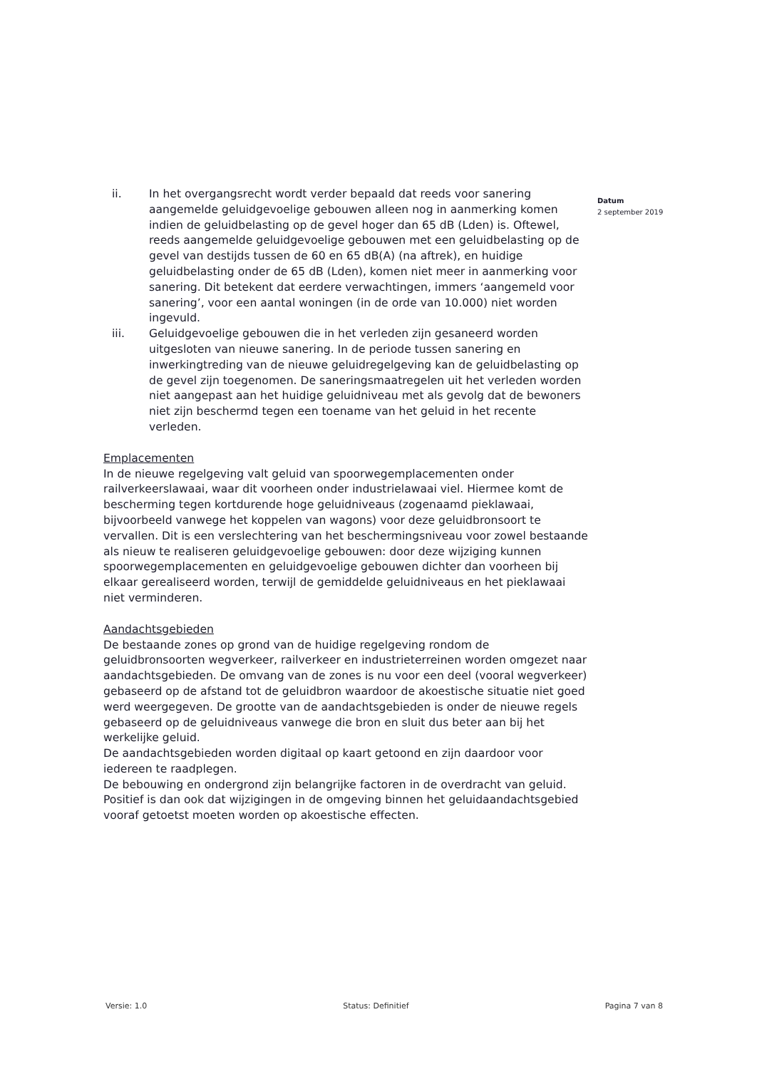Datum
2 september 2019
ii. In het overgangsrecht wordt verder bepaald dat reeds voor sanering aangemelde geluidgevoelige gebouwen alleen nog in aanmerking komen indien de geluidbelasting op de gevel hoger dan 65 dB (Lden) is. Oftewel, reeds aangemelde geluidgevoelige gebouwen met een geluidbelasting op de gevel van destijds tussen de 60 en 65 dB(A) (na aftrek), en huidige geluidbelasting onder de 65 dB (Lden), komen niet meer in aanmerking voor sanering. Dit betekent dat eerdere verwachtingen, immers ‘aangemeld voor sanering’, voor een aantal woningen (in de orde van 10.000) niet worden ingevuld.
iii. Geluidgevoelige gebouwen die in het verleden zijn gesaneerd worden uitgesloten van nieuwe sanering. In de periode tussen sanering en inwerkingtreding van de nieuwe geluidregelgeving kan de geluidbelasting op de gevel zijn toegenomen. De saneringsmaatregelen uit het verleden worden niet aangepast aan het huidige geluidniveau met als gevolg dat de bewoners niet zijn beschermd tegen een toename van het geluid in het recente verleden.
Emplacementen
In de nieuwe regelgeving valt geluid van spoorwegemplacementen onder railverkeerslawaai, waar dit voorheen onder industrielawaai viel. Hiermee komt de bescherming tegen kortdurende hoge geluidniveaus (zogenaamd pieklawaai, bijvoorbeeld vanwege het koppelen van wagons) voor deze geluidbronsoort te vervallen. Dit is een verslechtering van het beschermingsniveau voor zowel bestaande als nieuw te realiseren geluidgevoelige gebouwen: door deze wijziging kunnen spoorwegemplacementen en geluidgevoelige gebouwen dichter dan voorheen bij elkaar gerealiseerd worden, terwijl de gemiddelde geluidniveaus en het pieklawaai niet verminderen.
Aandachtsgebieden
De bestaande zones op grond van de huidige regelgeving rondom de geluidbronsoorten wegverkeer, railverkeer en industrieterreinen worden omgezet naar aandachtsgebieden. De omvang van de zones is nu voor een deel (vooral wegverkeer) gebaseerd op de afstand tot de geluidbron waardoor de akoestische situatie niet goed werd weergegeven. De grootte van de aandachtsgebieden is onder de nieuwe regels gebaseerd op de geluidniveaus vanwege die bron en sluit dus beter aan bij het werkelijke geluid.
De aandachtsgebieden worden digitaal op kaart getoond en zijn daardoor voor iedereen te raadplegen.
De bebouwing en ondergrond zijn belangrijke factoren in de overdracht van geluid. Positief is dan ook dat wijzigingen in de omgeving binnen het geluidaandachtsgebied vooraf getoetst moeten worden op akoestische effecten.
Versie: 1.0 Status: Definitief Pagina 7 van 8